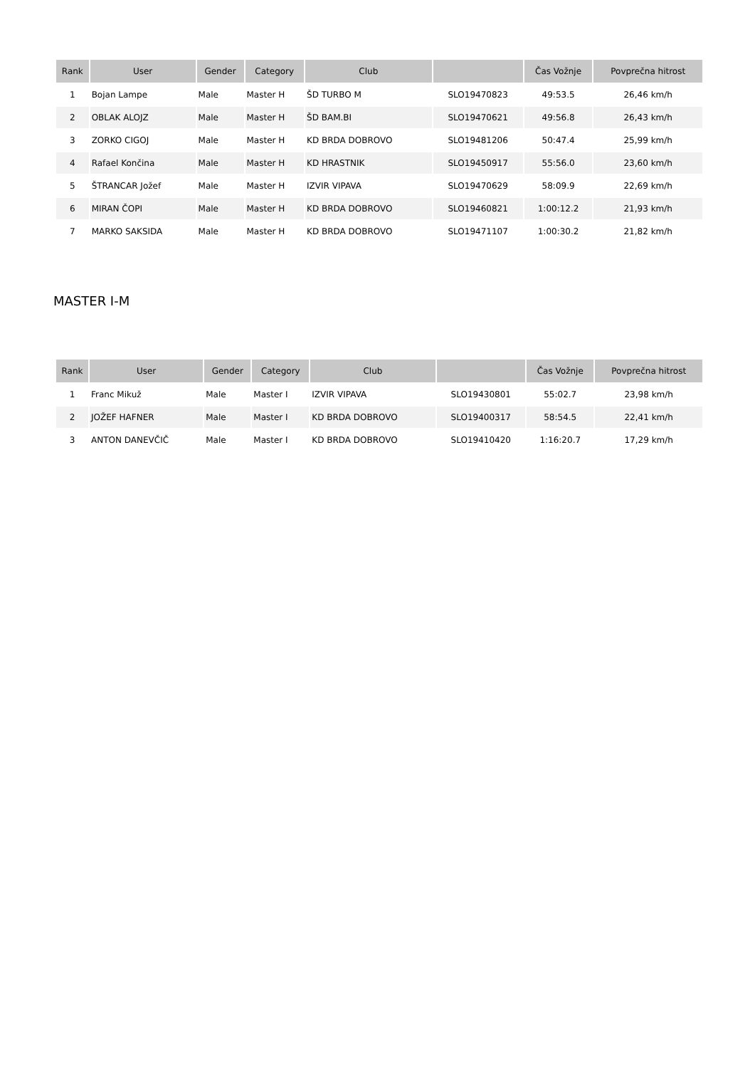| Rank | User | Gender | Category | Club | | Čas Vožnje | Povprečna hitrost |
| --- | --- | --- | --- | --- | --- | --- | --- |
| 1 | Bojan Lampe | Male | Master H | ŠD TURBO M | SLO19470823 | 49:53.5 | 26,46 km/h |
| 2 | OBLAK ALOJZ | Male | Master H | ŠD BAM.BI | SLO19470621 | 49:56.8 | 26,43 km/h |
| 3 | ZORKO CIGOJ | Male | Master H | KD BRDA DOBROVO | SLO19481206 | 50:47.4 | 25,99 km/h |
| 4 | Rafael Končina | Male | Master H | KD HRASTNIK | SLO19450917 | 55:56.0 | 23,60 km/h |
| 5 | ŠTRANCAR Jožef | Male | Master H | IZVIR VIPAVA | SLO19470629 | 58:09.9 | 22,69 km/h |
| 6 | MIRAN ČOPI | Male | Master H | KD BRDA DOBROVO | SLO19460821 | 1:00:12.2 | 21,93 km/h |
| 7 | MARKO SAKSIDA | Male | Master H | KD BRDA DOBROVO | SLO19471107 | 1:00:30.2 | 21,82 km/h |
MASTER I-M
| Rank | User | Gender | Category | Club | | Čas Vožnje | Povprečna hitrost |
| --- | --- | --- | --- | --- | --- | --- | --- |
| 1 | Franc Mikuž | Male | Master I | IZVIR VIPAVA | SLO19430801 | 55:02.7 | 23,98 km/h |
| 2 | JOŽEF HAFNER | Male | Master I | KD BRDA DOBROVO | SLO19400317 | 58:54.5 | 22,41 km/h |
| 3 | ANTON DANEVČIČ | Male | Master I | KD BRDA DOBROVO | SLO19410420 | 1:16:20.7 | 17,29 km/h |